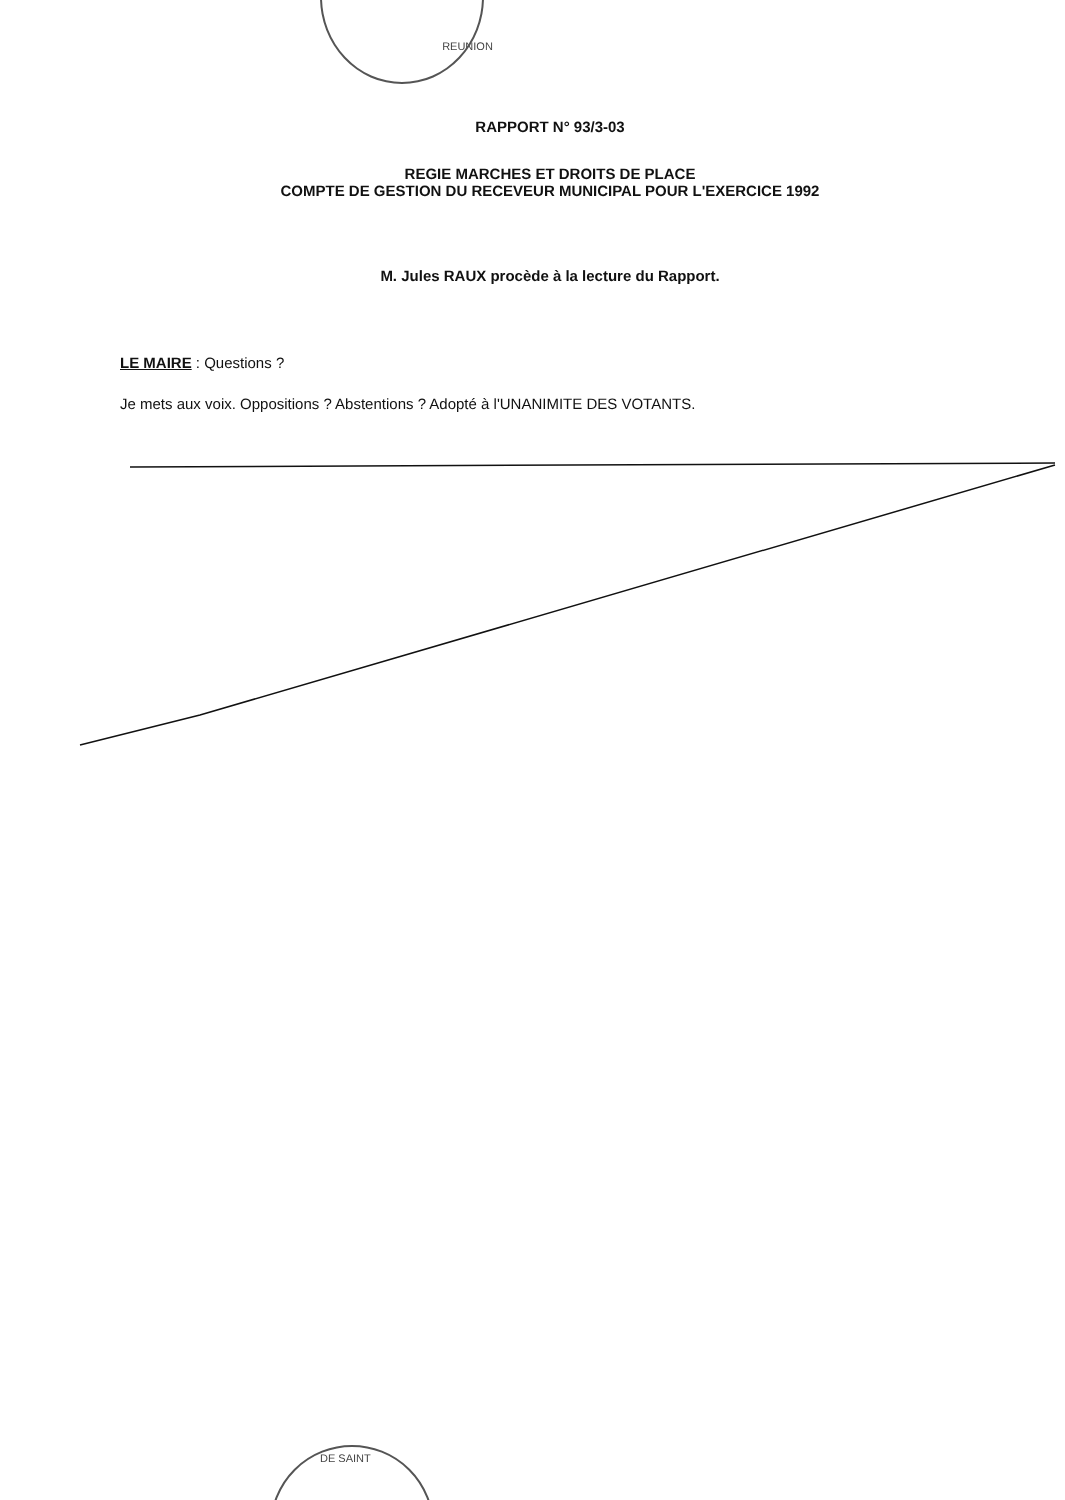REUNION
RAPPORT N° 93/3-03
REGIE MARCHES ET DROITS DE PLACE
COMPTE DE GESTION DU RECEVEUR MUNICIPAL POUR L'EXERCICE 1992
M. Jules RAUX procède à la lecture du Rapport.
LE MAIRE : Questions ?
Je mets aux voix. Oppositions ? Abstentions ? Adopté à l'UNANIMITE DES VOTANTS.
DE SAINT